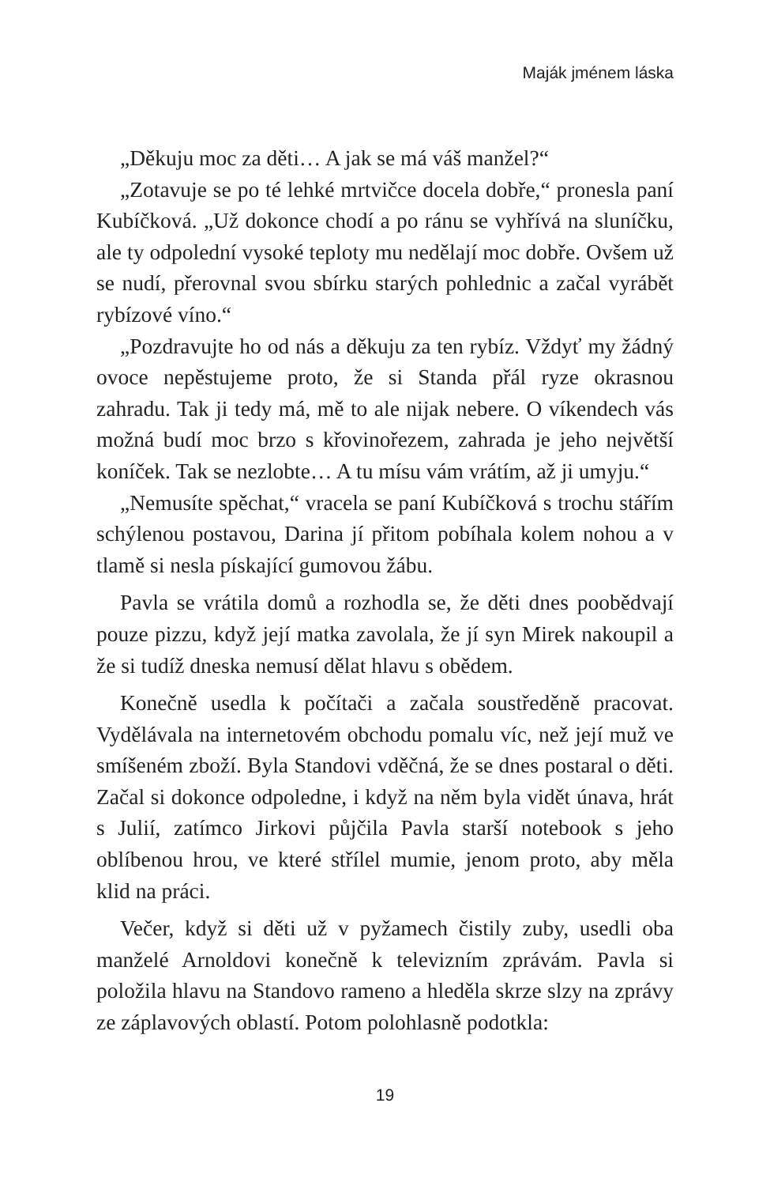Maják jménem láska
„Děkuju moc za děti… A jak se má váš manžel?“
„Zotavuje se po té lehké mrtvičce docela dobře,“ pronesla paní Kubíčková. „Už dokonce chodí a po ránu se vyhřívá na sluníčku, ale ty odpolední vysoké teploty mu nedělají moc dobře. Ovšem už se nudí, přerovnal svou sbírku starých pohlednic a začal vyrábět rybízové víno.“
„Pozdravujte ho od nás a děkuju za ten rybíz. Vždyť my žádný ovoce nepěstujeme proto, že si Standa přál ryze okrasnou zahradu. Tak ji tedy má, mě to ale nijak nebere. O víkendech vás možná budí moc brzo s křovinořezem, zahrada je jeho největší koníček. Tak se nezlobte… A tu mísu vám vrátím, až ji umyju.“
„Nemusíte spěchat,“ vracela se paní Kubíčková s trochu stářím schýlenou postavou, Darina jí přitom pobíhala kolem nohou a v tlamě si nesla pískající gumovou žábu.
Pavla se vrátila domů a rozhodla se, že děti dnes poobědvají pouze pizzu, když její matka zavolala, že jí syn Mirek nakoupil a že si tudíž dneska nemusí dělat hlavu s obědem.
Konečně usedla k počítači a začala soustředěně pracovat. Vydělávala na internetovém obchodu pomalu víc, než její muž ve smíšeném zboží. Byla Standovi vděčná, že se dnes postaral o děti. Začal si dokonce odpoledne, i když na něm byla vidět únava, hrát s Julií, zatímco Jirkovi půjčila Pavla starší notebook s jeho oblíbenou hrou, ve které střílel mumie, jenom proto, aby měla klid na práci.
Večer, když si děti už v pyžamech čistily zuby, usedli oba manželé Arnoldovi konečně k televizním zprávám. Pavla si položila hlavu na Standovo rameno a hleděla skrze slzy na zprávy ze záplavových oblastí. Potom polohlasně podotkla:
19